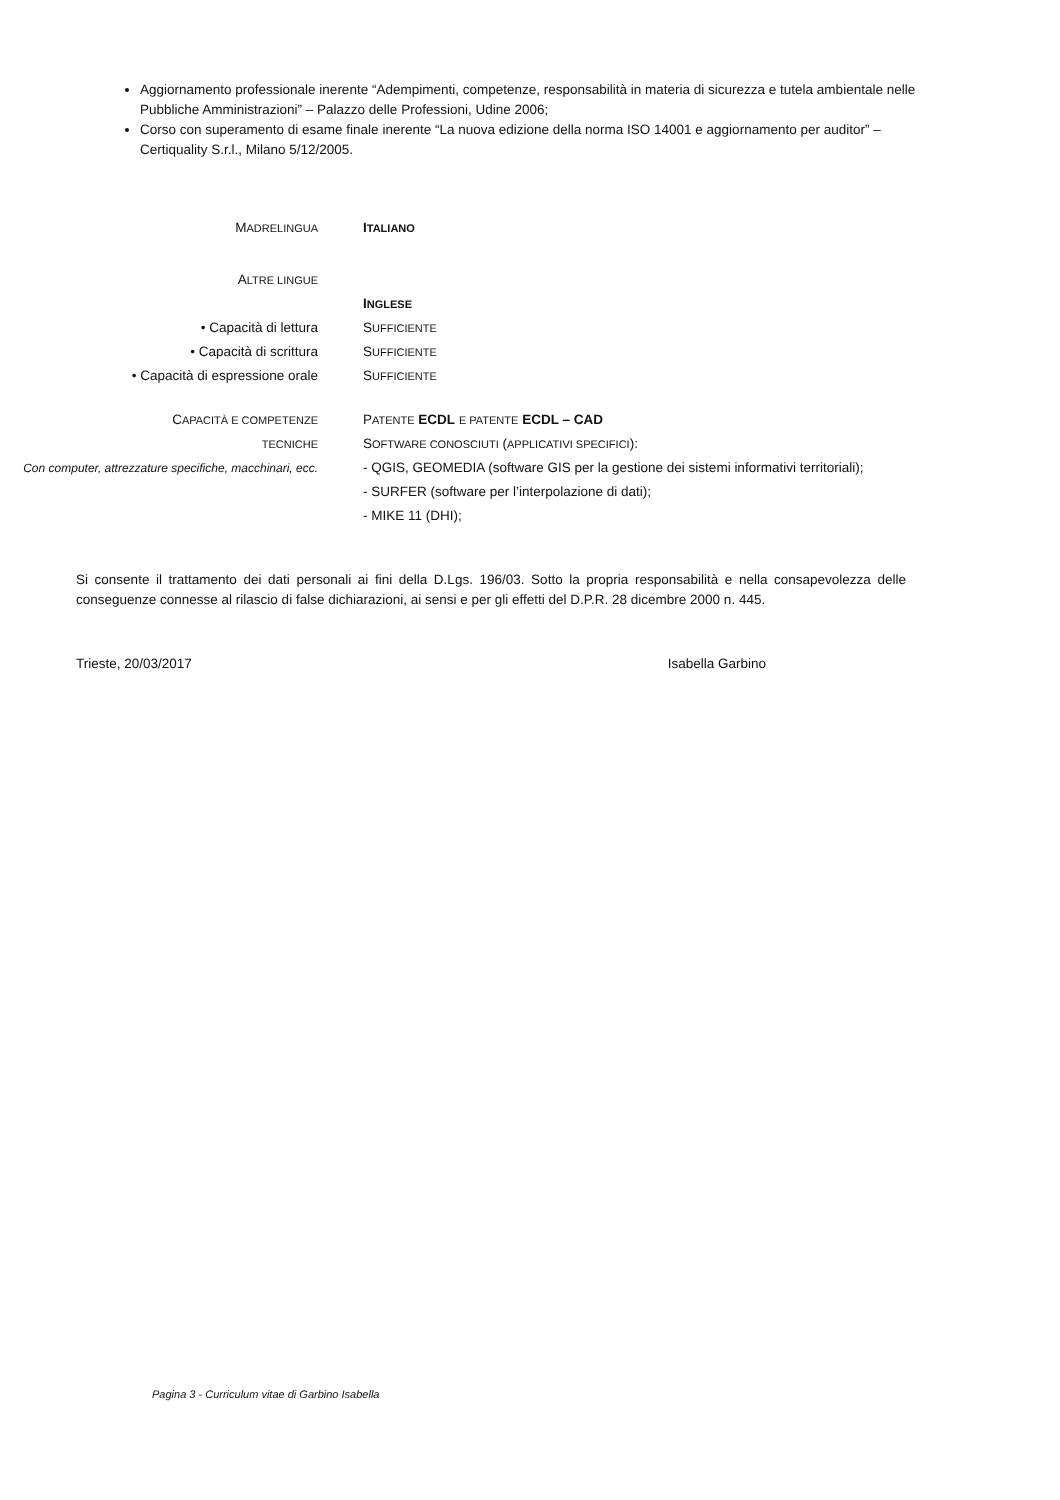Aggiornamento professionale inerente “Adempimenti, competenze, responsabilità in materia di sicurezza e tutela ambientale nelle Pubbliche Amministrazioni” – Palazzo delle Professioni, Udine 2006;
Corso con superamento di esame finale inerente “La nuova edizione della norma ISO 14001 e aggiornamento per auditor” – Certiquality S.r.l., Milano 5/12/2005.
MADRELINGUA
ITALIANO
ALTRE LINGUE
• Capacità di lettura
• Capacità di scrittura
• Capacità di espressione orale
INGLESE
SUFFICIENTE
SUFFICIENTE
SUFFICIENTE
CAPACITÀ E COMPETENZE
TECNICHE
Con computer, attrezzature specifiche, macchinari, ecc.
PATENTE ECDL E PATENTE ECDL – CAD
SOFTWARE CONOSCIUTI (APPLICATIVI SPECIFICI):
- QGIS, GEOMEDIA (software GIS per la gestione dei sistemi informativi territoriali);
- SURFER (software per l’interpolazione di dati);
- MIKE 11 (DHI);
Si consente il trattamento dei dati personali ai fini della D.Lgs. 196/03. Sotto la propria responsabilità e nella consapevolezza delle conseguenze connesse al rilascio di false dichiarazioni, ai sensi e per gli effetti del D.P.R. 28 dicembre 2000 n. 445.
Trieste, 20/03/2017 Isabella Garbino
Pagina 3 - Curriculum vitae di Garbino Isabella